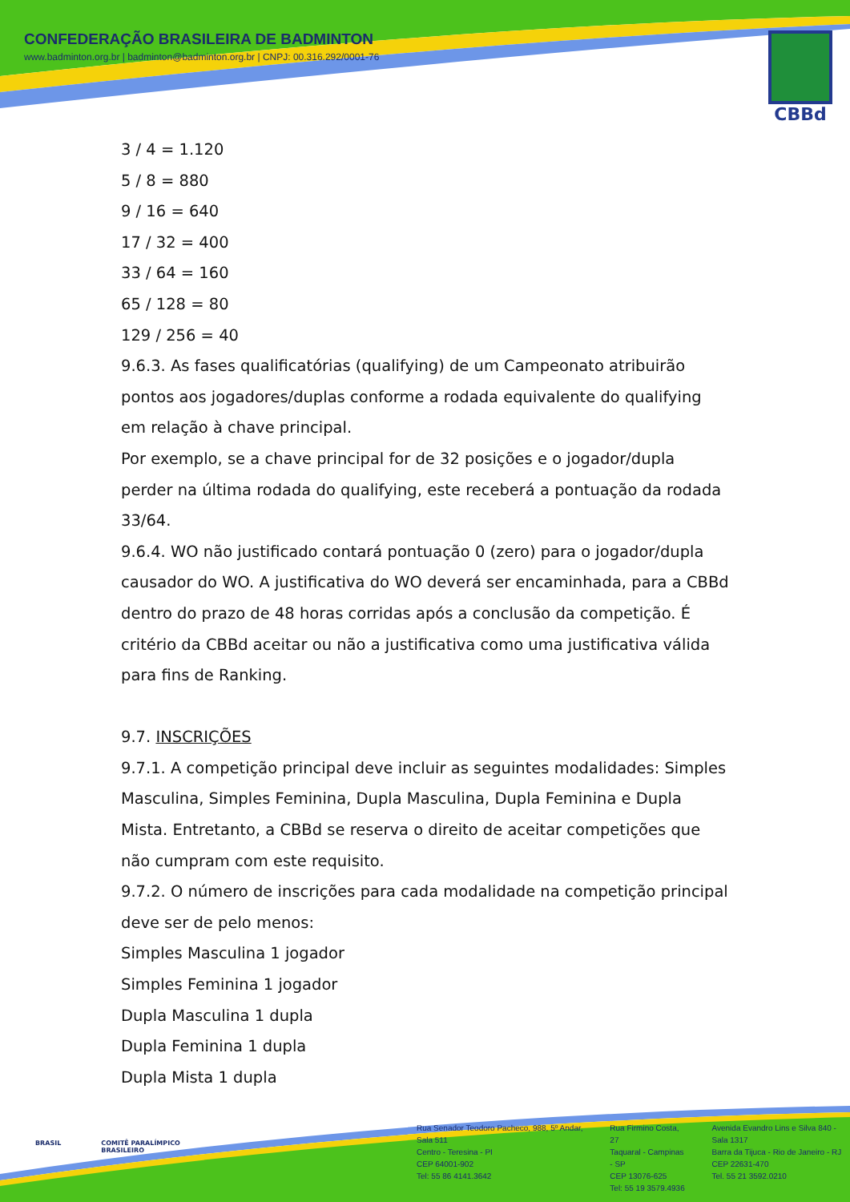CONFEDERAÇÃO BRASILEIRA DE BADMINTON
www.badminton.org.br | badminton@badminton.org.br | CNPJ: 00.316.292/0001-76
CBBd
3 / 4 = 1.120
5 / 8 = 880
9 / 16 = 640
17 / 32 = 400
33 / 64 = 160
65 / 128 = 80
129 / 256 = 40
9.6.3. As fases qualificatórias (qualifying) de um Campeonato atribuirão pontos aos jogadores/duplas conforme a rodada equivalente do qualifying em relação à chave principal.
Por exemplo, se a chave principal for de 32 posições e o jogador/dupla perder na última rodada do qualifying, este receberá a pontuação da rodada 33/64.
9.6.4. WO não justificado contará pontuação 0 (zero) para o jogador/dupla causador do WO. A justificativa do WO deverá ser encaminhada, para a CBBd dentro do prazo de 48 horas corridas após a conclusão da competição. É critério da CBBd aceitar ou não a justificativa como uma justificativa válida para fins de Ranking.
9.7. INSCRIÇÕES
9.7.1. A competição principal deve incluir as seguintes modalidades: Simples Masculina, Simples Feminina, Dupla Masculina, Dupla Feminina e Dupla Mista. Entretanto, a CBBd se reserva o direito de aceitar competições que não cumpram com este requisito.
9.7.2. O número de inscrições para cada modalidade na competição principal deve ser de pelo menos:
Simples Masculina 1 jogador
Simples Feminina 1 jogador
Dupla Masculina 1 dupla
Dupla Feminina 1 dupla
Dupla Mista 1 dupla
BRASIL COMITÊ PARALÍMPICO
BRASILEIRO
Rua Senador Teodoro Pacheco, 988, 5º Andar, Sala 511
Centro - Teresina - PI
CEP 64001-902
Tel: 55 86 4141.3642
Rua Firmino Costa, 27
Taquaral - Campinas - SP
CEP 13076-625
Tel: 55 19 3579.4936
Avenida Evandro Lins e Silva 840 - Sala 1317
Barra da Tijuca - Rio de Janeiro - RJ
CEP 22631-470
Tel. 55 21 3592.0210